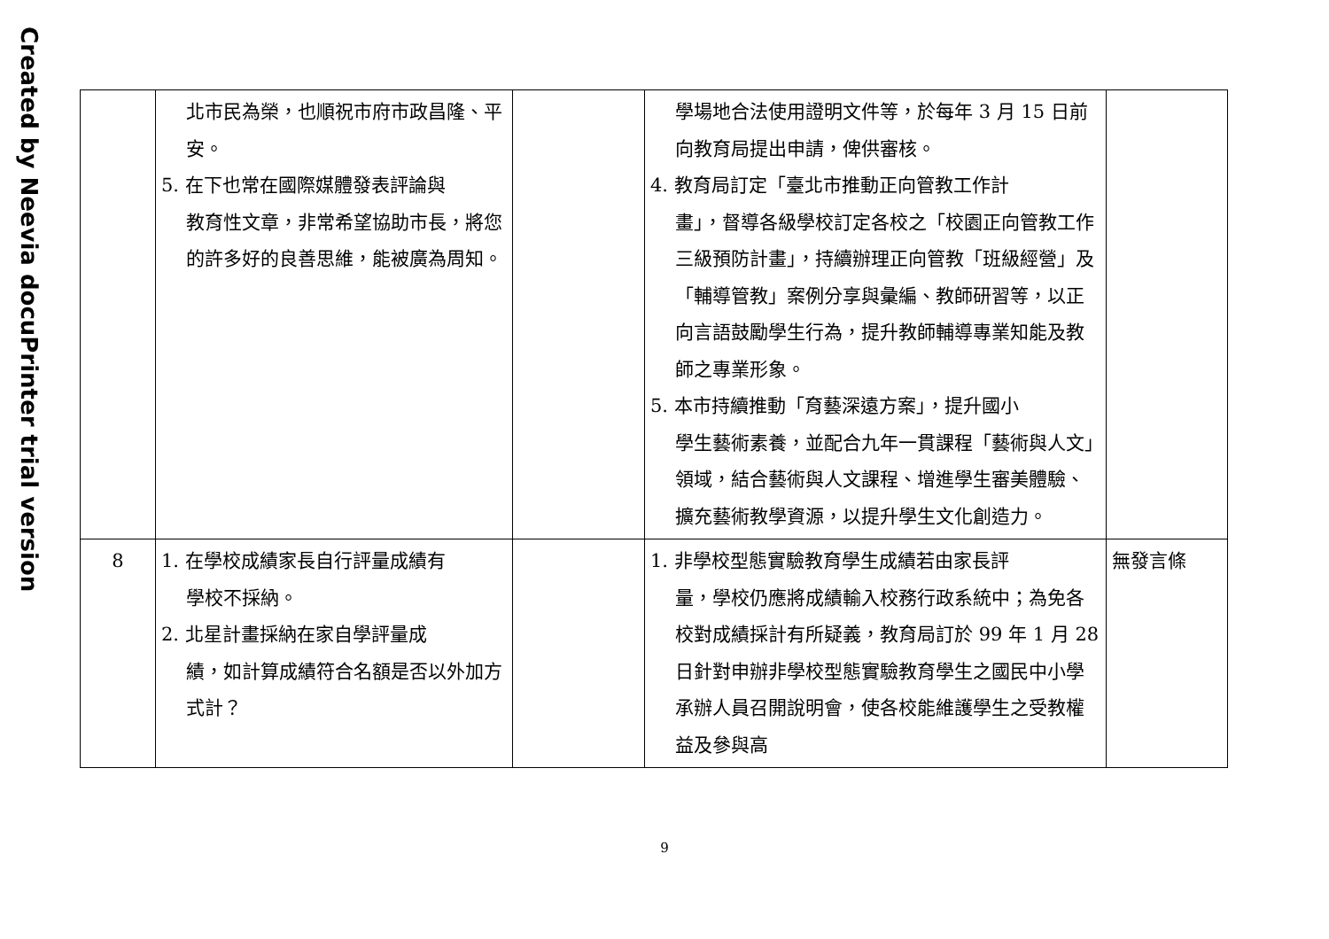Created by Neevia docuPrinter trial version
| | 北市民為榮，也順祝市府市政昌隆、平安。 5. 在下也常在國際媒體發表評論與 教育性文章，非常希望協助市長，將您的許多好的良善思維，能被廣為周知。 | | 學場地合法使用證明文件等，於每年 3 月 15 日前向教育局提出申請，俾供審核。 4. 教育局訂定「臺北市推動正向管教工作計 畫」，督導各級學校訂定各校之「校園正向管教工作三級預防計畫」，持續辦理正向管教「班級經營」及「輔導管教」案例分享與彙編、教師研習等，以正向言語鼓勵學生行為，提升教師輔導專業知能及教師之專業形象。 5. 本市持續推動「育藝深遠方案」，提升國小 學生藝術素養，並配合九年一貫課程「藝術與人文」領域，結合藝術與人文課程、增進學生審美體驗、擴充藝術教學資源，以提升學生文化創造力。 | |
| 8 | 1. 在學校成績家長自行評量成績有 學校不採納。 2. 北星計畫採納在家自學評量成 績，如計算成績符合名額是否以外加方式計？ | | 1. 非學校型態實驗教育學生成績若由家長評 量，學校仍應將成績輸入校務行政系統中；為免各校對成績採計有所疑義，教育局訂於 99 年 1 月 28 日針對申辦非學校型態實驗教育學生之國民中小學承辦人員召開說明會，使各校能維護學生之受教權益及參與高 | 無發言條 |
9